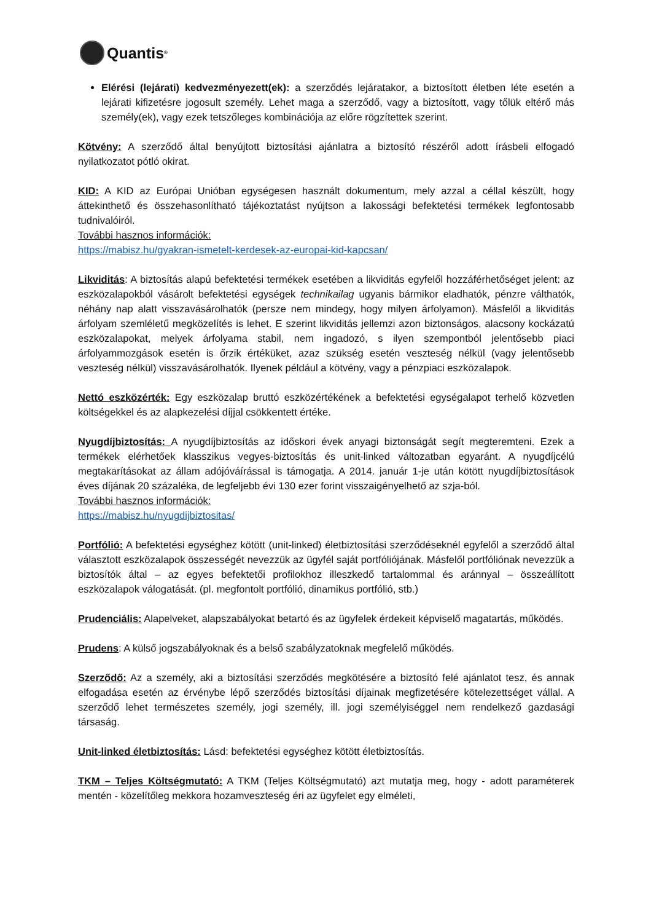Quantis<sup>®</sup>
Elérési (lejárati) kedvezményezett(ek): a szerződés lejáratakor, a biztosított életben léte esetén a lejárati kifizetésre jogosult személy. Lehet maga a szerződő, vagy a biztosított, vagy tőlük eltérő más személy(ek), vagy ezek tetszőleges kombinációja az előre rögzítettek szerint.
Kötvény: A szerződő által benyújtott biztosítási ajánlatra a biztosító részéről adott írásbeli elfogadó nyilatkozatot pótló okirat.
KID: A KID az Európai Unióban egységesen használt dokumentum, mely azzal a céllal készült, hogy áttekinthető és összehasonlítható tájékoztatást nyújtson a lakossági befektetési termékek legfontosabb tudnivalóiról.
További hasznos információk:
https://mabisz.hu/gyakran-ismetelt-kerdesek-az-europai-kid-kapcsan/
Likviditás: A biztosítás alapú befektetési termékek esetében a likviditás egyfelől hozzáférhetőséget jelent: az eszközalapokból vásárolt befektetési egységek technikailag ugyanis bármikor eladhatók, pénzre válthatók, néhány nap alatt visszavásárolhatók (persze nem mindegy, hogy milyen árfolyamon). Másfelől a likviditás árfolyam szemléletű megközelítés is lehet. E szerint likviditás jellemzi azon biztonságos, alacsony kockázatú eszközalapokat, melyek árfolyama stabil, nem ingadozó, s ilyen szempontból jelentősebb piaci árfolyammozgások esetén is őrzik értéküket, azaz szükség esetén veszteség nélkül (vagy jelentősebb veszteség nélkül) visszavásárolhatók. Ilyenek például a kötvény, vagy a pénzpiaci eszközalapok.
Nettó eszközérték: Egy eszközalap bruttó eszközértékének a befektetési egységalapot terhelő közvetlen költségekkel és az alapkezelési díjjal csökkentett értéke.
Nyugdíjbiztosítás: A nyugdíjbiztosítás az időskori évek anyagi biztonságát segít megteremteni. Ezek a termékek elérhetőek klasszikus vegyes-biztosítás és unit-linked változatban egyaránt. A nyugdíjcélú megtakarításokat az állam adójóváírással is támogatja. A 2014. január 1-je után kötött nyugdíjbiztosítások éves díjának 20 százaléka, de legfeljebb évi 130 ezer forint visszaigényelhető az szja-ból.
További hasznos információk:
https://mabisz.hu/nyugdijbiztositas/
Portfólió: A befektetési egységhez kötött (unit-linked) életbiztosítási szerződéseknél egyfelől a szerződő által választott eszközalapok összességét nevezzük az ügyfél saját portfóliójának. Másfelől portfóliónak nevezzük a biztosítók által – az egyes befektetői profilokhoz illeszkedő tartalommal és aránnyal – összeállított eszközalapok válogatását. (pl. megfontolt portfólió, dinamikus portfólió, stb.)
Prudenciális: Alapelveket, alapszabályokat betartó és az ügyfelek érdekeit képviselő magatartás, működés.
Prudens: A külső jogszabályoknak és a belső szabályzatoknak megfelelő működés.
Szerződő: Az a személy, aki a biztosítási szerződés megkötésére a biztosító felé ajánlatot tesz, és annak elfogadása esetén az érvénybe lépő szerződés biztosítási díjainak megfizetésére kötelezettséget vállal. A szerződő lehet természetes személy, jogi személy, ill. jogi személyiséggel nem rendelkező gazdasági társaság.
Unit-linked életbiztosítás: Lásd: befektetési egységhez kötött életbiztosítás.
TKM – Teljes Költségmutató: A TKM (Teljes Költségmutató) azt mutatja meg, hogy - adott paraméterek mentén - közelítőleg mekkora hozamveszteség éri az ügyfelet egy elméleti,